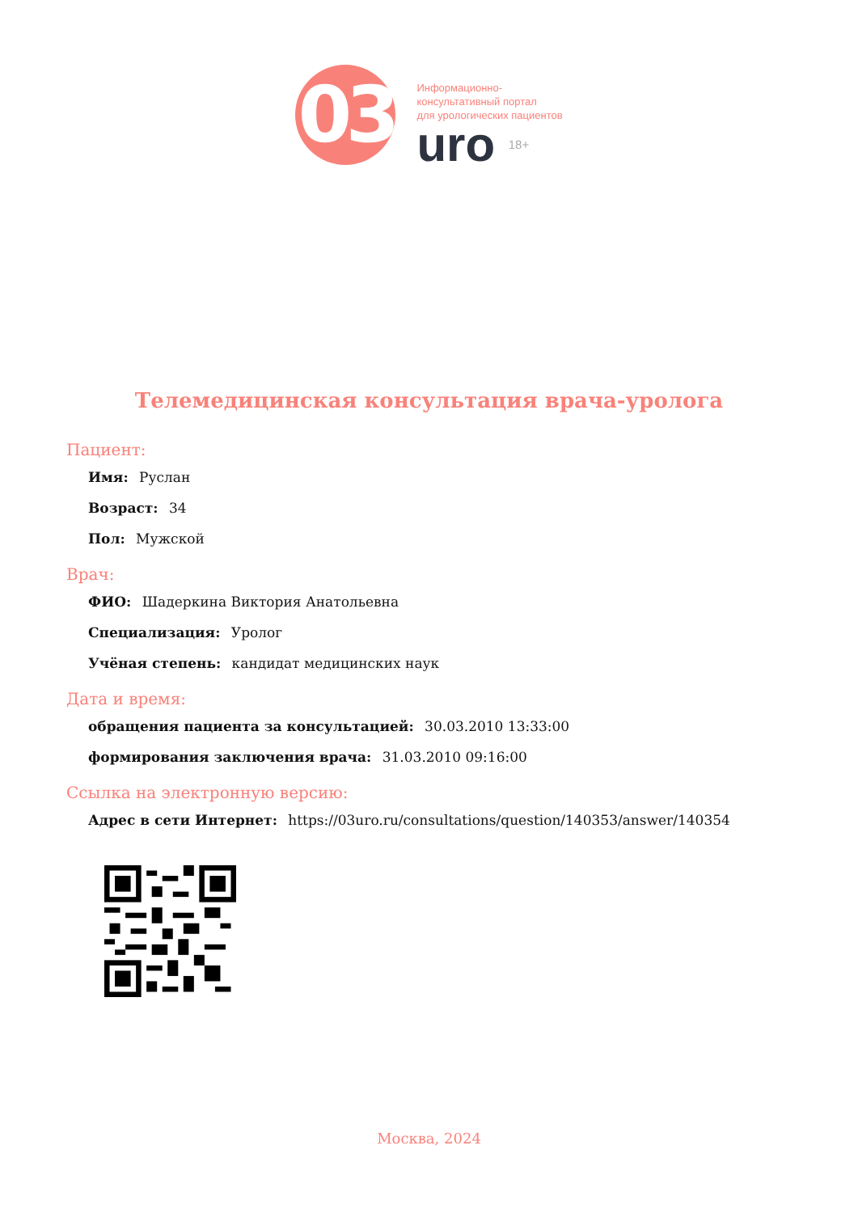03
Информационно-
консультативный портал
для урологических пациентов
uro <sup>18+</sup>
Телемедицинская консультация врача-уролога
Пациент:
Имя: Руслан
Возраст: 34
Пол: Мужской
Врач:
ФИО: Шадеркина Виктория Анатольевна
Специализация: Уролог
Учёная степень: кандидат медицинских наук
Дата и время:
обращения пациента за консультацией: 30.03.2010 13:33:00
формирования заключения врача: 31.03.2010 09:16:00
Ссылка на электронную версию:
Адрес в сети Интернет: https://03uro.ru/consultations/question/140353/answer/140354
Москва, 2024